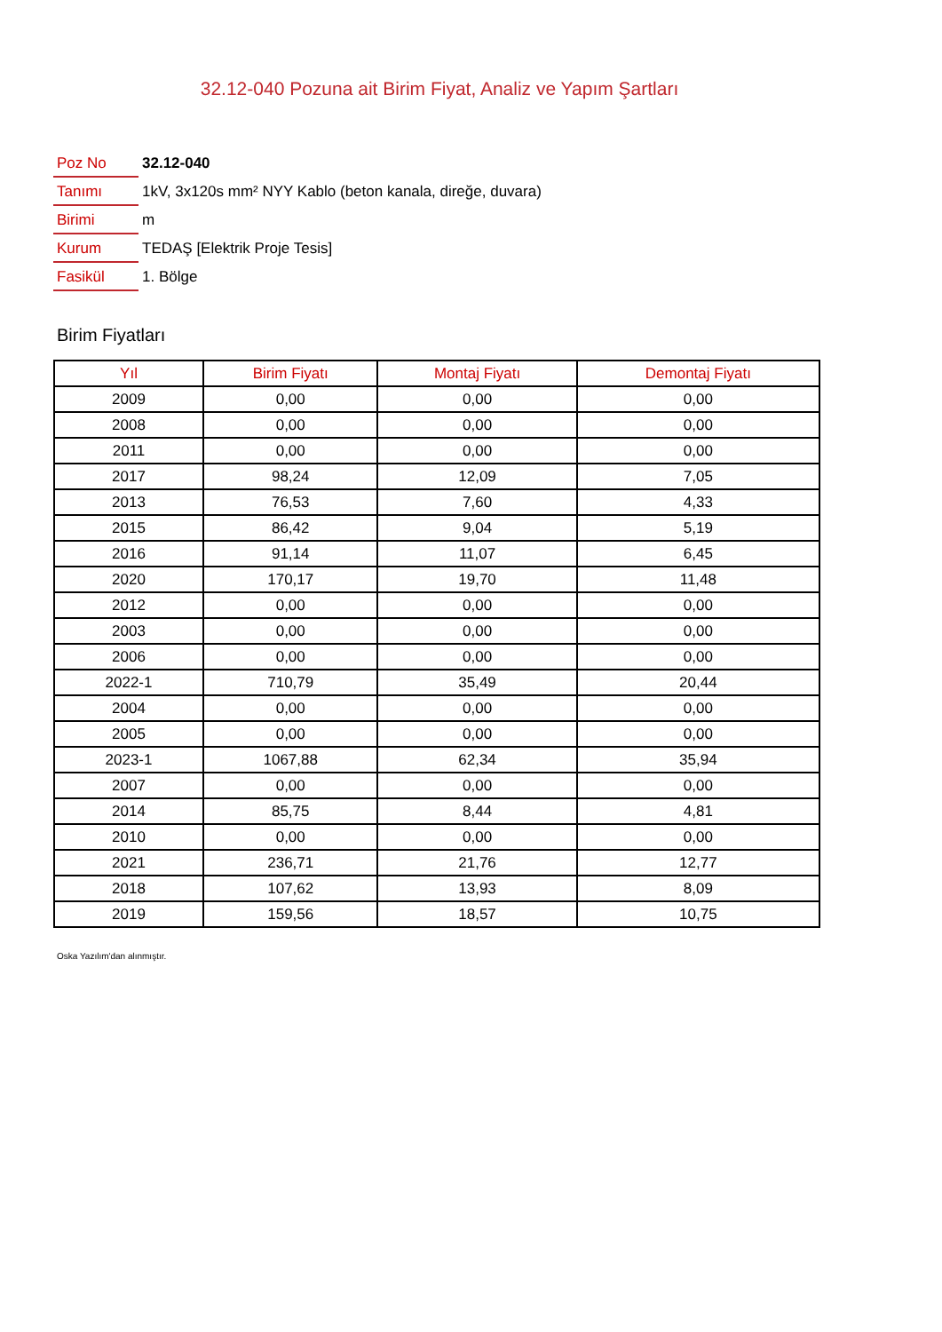32.12-040 Pozuna ait Birim Fiyat, Analiz ve Yapım Şartları
| Poz No | 32.12-040 |
| Tanımı | 1kV, 3x120s mm² NYY Kablo (beton kanala, direğe, duvara) |
| Birimi | m |
| Kurum | TEDAŞ [Elektrik Proje Tesis] |
| Fasikül | 1. Bölge |
Birim Fiyatları
| Yıl | Birim Fiyatı | Montaj Fiyatı | Demontaj Fiyatı |
| --- | --- | --- | --- |
| 2009 | 0,00 | 0,00 | 0,00 |
| 2008 | 0,00 | 0,00 | 0,00 |
| 2011 | 0,00 | 0,00 | 0,00 |
| 2017 | 98,24 | 12,09 | 7,05 |
| 2013 | 76,53 | 7,60 | 4,33 |
| 2015 | 86,42 | 9,04 | 5,19 |
| 2016 | 91,14 | 11,07 | 6,45 |
| 2020 | 170,17 | 19,70 | 11,48 |
| 2012 | 0,00 | 0,00 | 0,00 |
| 2003 | 0,00 | 0,00 | 0,00 |
| 2006 | 0,00 | 0,00 | 0,00 |
| 2022-1 | 710,79 | 35,49 | 20,44 |
| 2004 | 0,00 | 0,00 | 0,00 |
| 2005 | 0,00 | 0,00 | 0,00 |
| 2023-1 | 1067,88 | 62,34 | 35,94 |
| 2007 | 0,00 | 0,00 | 0,00 |
| 2014 | 85,75 | 8,44 | 4,81 |
| 2010 | 0,00 | 0,00 | 0,00 |
| 2021 | 236,71 | 21,76 | 12,77 |
| 2018 | 107,62 | 13,93 | 8,09 |
| 2019 | 159,56 | 18,57 | 10,75 |
Oska Yazılım'dan alınmıştır.